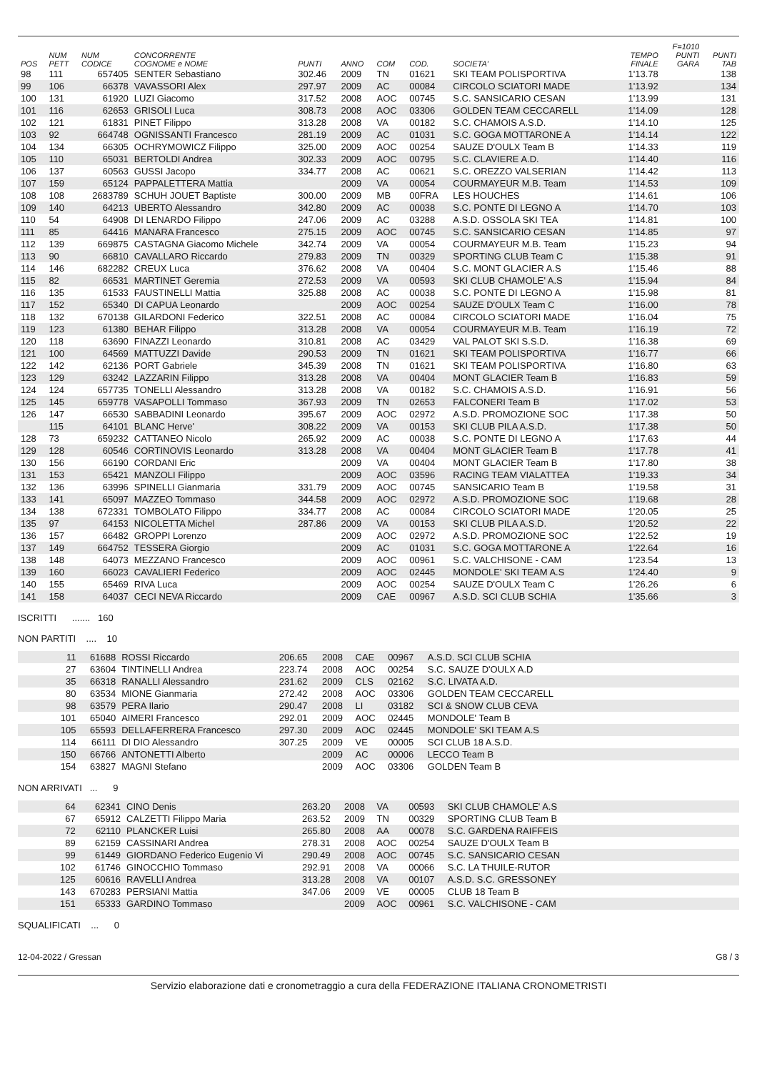| POS | NUM PETT | NUM CODICE | CONCORRENTE COGNOME e NOME | PUNTI | ANNO | COM | COD. | SOCIETA' | TEMPO FINALE | F=1010 PUNTI GARA | PUNTI TAB |
| --- | --- | --- | --- | --- | --- | --- | --- | --- | --- | --- | --- |
| 98 | 111 | 657405 | SENTER Sebastiano | 302.46 | 2009 | TN | 01621 | SKI TEAM POLISPORTIVA | 1'13.78 | | 138 |
| 99 | 106 | 66378 | VAVASSORI Alex | 297.97 | 2009 | AC | 00084 | CIRCOLO SCIATORI MADE | 1'13.92 | | 134 |
| 100 | 131 | 61920 | LUZI Giacomo | 317.52 | 2008 | AOC | 00745 | S.C. SANSICARIO CESAN | 1'13.99 | | 131 |
| 101 | 116 | 62653 | GRISOLI Luca | 308.73 | 2008 | AOC | 03306 | GOLDEN TEAM CECCARELL | 1'14.09 | | 128 |
| 102 | 121 | 61831 | PINET Filippo | 313.28 | 2008 | VA | 00182 | S.C. CHAMOIS A.S.D. | 1'14.10 | | 125 |
| 103 | 92 | 664748 | OGNISSANTI Francesco | 281.19 | 2009 | AC | 01031 | S.C. GOGA MOTTARONE A | 1'14.14 | | 122 |
| 104 | 134 | 66305 | OCHRYMOWICZ Filippo | 325.00 | 2009 | AOC | 00254 | SAUZE D'OULX Team B | 1'14.33 | | 119 |
| 105 | 110 | 65031 | BERTOLDI Andrea | 302.33 | 2009 | AOC | 00795 | S.C. CLAVIERE A.D. | 1'14.40 | | 116 |
| 106 | 137 | 60563 | GUSSI Jacopo | 334.77 | 2008 | AC | 00621 | S.C. OREZZO VALSERIAN | 1'14.42 | | 113 |
| 107 | 159 | 65124 | PAPPALETTERA Mattia | | 2009 | VA | 00054 | COURMAYEUR M.B. Team | 1'14.53 | | 109 |
| 108 | 108 | 2683789 | SCHUH JOUET Baptiste | 300.00 | 2009 | MB | 00FRA | LES HOUCHES | 1'14.61 | | 106 |
| 109 | 140 | 64213 | UBERTO Alessandro | 342.80 | 2009 | AC | 00038 | S.C. PONTE DI LEGNO A | 1'14.70 | | 103 |
| 110 | 54 | 64908 | DI LENARDO Filippo | 247.06 | 2009 | AC | 03288 | A.S.D. OSSOLA SKI TEA | 1'14.81 | | 100 |
| 111 | 85 | 64416 | MANARA Francesco | 275.15 | 2009 | AOC | 00745 | S.C. SANSICARIO CESAN | 1'14.85 | | 97 |
| 112 | 139 | 669875 | CASTAGNA Giacomo Michele | 342.74 | 2009 | VA | 00054 | COURMAYEUR M.B. Team | 1'15.23 | | 94 |
| 113 | 90 | 66810 | CAVALLARO Riccardo | 279.83 | 2009 | TN | 00329 | SPORTING CLUB Team C | 1'15.38 | | 91 |
| 114 | 146 | 682282 | CREUX Luca | 376.62 | 2008 | VA | 00404 | S.C. MONT GLACIER A.S | 1'15.46 | | 88 |
| 115 | 82 | 66531 | MARTINET Geremia | 272.53 | 2009 | VA | 00593 | SKI CLUB CHAMOLE' A.S | 1'15.94 | | 84 |
| 116 | 135 | 61533 | FAUSTINELLI Mattia | 325.88 | 2008 | AC | 00038 | S.C. PONTE DI LEGNO A | 1'15.98 | | 81 |
| 117 | 152 | 65340 | DI CAPUA Leonardo | | 2009 | AOC | 00254 | SAUZE D'OULX Team C | 1'16.00 | | 78 |
| 118 | 132 | 670138 | GILARDONI Federico | 322.51 | 2008 | AC | 00084 | CIRCOLO SCIATORI MADE | 1'16.04 | | 75 |
| 119 | 123 | 61380 | BEHAR Filippo | 313.28 | 2008 | VA | 00054 | COURMAYEUR M.B. Team | 1'16.19 | | 72 |
| 120 | 118 | 63690 | FINAZZI Leonardo | 310.81 | 2008 | AC | 03429 | VAL PALOT SKI S.S.D. | 1'16.38 | | 69 |
| 121 | 100 | 64569 | MATTUZZI Davide | 290.53 | 2009 | TN | 01621 | SKI TEAM POLISPORTIVA | 1'16.77 | | 66 |
| 122 | 142 | 62136 | PORT Gabriele | 345.39 | 2008 | TN | 01621 | SKI TEAM POLISPORTIVA | 1'16.80 | | 63 |
| 123 | 129 | 63242 | LAZZARIN Filippo | 313.28 | 2008 | VA | 00404 | MONT GLACIER Team B | 1'16.83 | | 59 |
| 124 | 124 | 657735 | TONELLI Alessandro | 313.28 | 2008 | VA | 00182 | S.C. CHAMOIS A.S.D. | 1'16.91 | | 56 |
| 125 | 145 | 659778 | VASAPOLLI Tommaso | 367.93 | 2009 | TN | 02653 | FALCONERI Team B | 1'17.02 | | 53 |
| 126 | 147 | 66530 | SABBADINI Leonardo | 395.67 | 2009 | AOC | 02972 | A.S.D. PROMOZIONE SOC | 1'17.38 | | 50 |
| | 115 | 64101 | BLANC Herve' | 308.22 | 2009 | VA | 00153 | SKI CLUB PILA A.S.D. | 1'17.38 | | 50 |
| 128 | 73 | 659232 | CATTANEO Nicolo | 265.92 | 2009 | AC | 00038 | S.C. PONTE DI LEGNO A | 1'17.63 | | 44 |
| 129 | 128 | 60546 | CORTINOVIS Leonardo | 313.28 | 2008 | VA | 00404 | MONT GLACIER Team B | 1'17.78 | | 41 |
| 130 | 156 | 66190 | CORDANI Eric | | 2009 | VA | 00404 | MONT GLACIER Team B | 1'17.80 | | 38 |
| 131 | 153 | 65421 | MANZOLI Filippo | | 2009 | AOC | 03596 | RACING TEAM VIALATTEA | 1'19.33 | | 34 |
| 132 | 136 | 63996 | SPINELLI Gianmaria | 331.79 | 2009 | AOC | 00745 | SANSICARIO Team B | 1'19.58 | | 31 |
| 133 | 141 | 65097 | MAZZEO Tommaso | 344.58 | 2009 | AOC | 02972 | A.S.D. PROMOZIONE SOC | 1'19.68 | | 28 |
| 134 | 138 | 672331 | TOMBOLATO Filippo | 334.77 | 2008 | AC | 00084 | CIRCOLO SCIATORI MADE | 1'20.05 | | 25 |
| 135 | 97 | 64153 | NICOLETTA Michel | 287.86 | 2009 | VA | 00153 | SKI CLUB PILA A.S.D. | 1'20.52 | | 22 |
| 136 | 157 | 66482 | GROPPI Lorenzo | | 2009 | AOC | 02972 | A.S.D. PROMOZIONE SOC | 1'22.52 | | 19 |
| 137 | 149 | 664752 | TESSERA Giorgio | | 2009 | AC | 01031 | S.C. GOGA MOTTARONE A | 1'22.64 | | 16 |
| 138 | 148 | 64073 | MEZZANO Francesco | | 2009 | AOC | 00961 | S.C. VALCHISONE - CAM | 1'23.54 | | 13 |
| 139 | 160 | 66023 | CAVALIERI Federico | | 2009 | AOC | 02445 | MONDOLE' SKI TEAM A.S | 1'24.40 | | 9 |
| 140 | 155 | 65469 | RIVA Luca | | 2009 | AOC | 00254 | SAUZE D'OULX Team C | 1'26.26 | | 6 |
| 141 | 158 | 64037 | CECI NEVA Riccardo | | 2009 | CAE | 00967 | A.S.D. SCI CLUB SCHIA | 1'35.66 | | 3 |
ISCRITTI ....... 160
NON PARTITI .... 10
| | 11 | 61688 | ROSSI Riccardo | 206.65 | 2008 | CAE | 00967 | A.S.D. SCI CLUB SCHIA | |
| | 27 | 63604 | TINTINELLI Andrea | 223.74 | 2008 | AOC | 00254 | S.C. SAUZE D'OULX A.D | |
| | 35 | 66318 | RANALLI Alessandro | 231.62 | 2009 | CLS | 02162 | S.C. LIVATA A.D. | |
| | 80 | 63534 | MIONE Gianmaria | 272.42 | 2008 | AOC | 03306 | GOLDEN TEAM CECCARELL | |
| | 98 | 63579 | PERA Ilario | 290.47 | 2008 | LI | 03182 | SCI & SNOW CLUB CEVA | |
| | 101 | 65040 | AIMERI Francesco | 292.01 | 2009 | AOC | 02445 | MONDOLE' Team B | |
| | 105 | 65593 | DELLAFERRERA Francesco | 297.30 | 2009 | AOC | 02445 | MONDOLE' SKI TEAM A.S | |
| | 114 | 66111 | DI DIO Alessandro | 307.25 | 2009 | VE | 00005 | SCI CLUB 18 A.S.D. | |
| | 150 | 66766 | ANTONETTI Alberto | | 2009 | AC | 00006 | LECCO Team B | |
| | 154 | 63827 | MAGNI Stefano | | 2009 | AOC | 03306 | GOLDEN Team B | |
NON ARRIVATI ... 9
| | 64 | 62341 | CINO Denis | 263.20 | 2008 | VA | 00593 | SKI CLUB CHAMOLE' A.S | |
| | 67 | 65912 | CALZETTI Filippo Maria | 263.52 | 2009 | TN | 00329 | SPORTING CLUB Team B | |
| | 72 | 62110 | PLANCKER Luisi | 265.80 | 2008 | AA | 00078 | S.C. GARDENA RAIFFEIS | |
| | 89 | 62159 | CASSINARI Andrea | 278.31 | 2008 | AOC | 00254 | SAUZE D'OULX Team B | |
| | 99 | 61449 | GIORDANO Federico Eugenio Vi | 290.49 | 2008 | AOC | 00745 | S.C. SANSICARIO CESAN | |
| | 102 | 61746 | GINOCCHIO Tommaso | 292.91 | 2008 | VA | 00066 | S.C. LA THUILE-RUTOR | |
| | 125 | 60616 | RAVELLI Andrea | 313.28 | 2008 | VA | 00107 | A.S.D. S.C. GRESSONEY | |
| | 143 | 670283 | PERSIANI Mattia | 347.06 | 2009 | VE | 00005 | CLUB 18 Team B | |
| | 151 | 65333 | GARDINO Tommaso | | 2009 | AOC | 00961 | S.C. VALCHISONE - CAM | |
SQUALIFICATI ... 0
12-04-2022 / Gressan G8 / 3
Servizio elaborazione dati e cronometraggio a cura della FEDERAZIONE ITALIANA CRONOMETRISTI